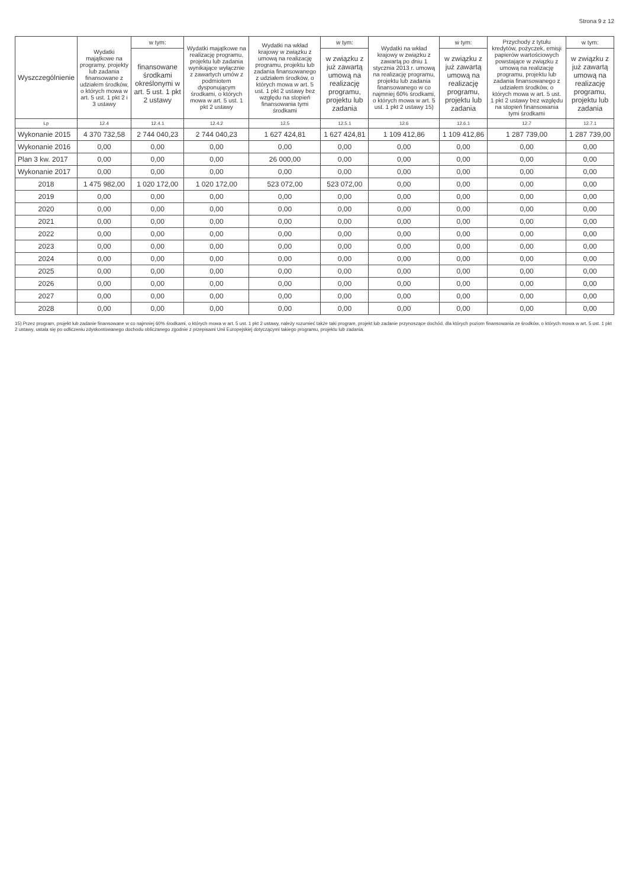Strona 9 z 12
| Wyszczególnienie | Wydatki majątkowe na programy, projekty lub zadania finansowane z udziałem środków, o których mowa w art. 5 ust. 1 pkt 2 i 3 ustawy | w tym: | Wydatki majątkowe na realizację programu, projektu lub zadania wynikające wyłącznie z zawartych umów z podmiotem dysponującym środkami, o których mowa w art. 5 ust. 1 pkt 2 ustawy | Wydatki na wkład krajowy w związku z umową na realizację programu, projektu lub zadania finansowanego z udziałem środków, o których mowa w art. 5 ust. 1 pkt 2 ustawy bez względu na stopień finansowania tymi środkami | w tym: | Wydatki na wkład krajowy w związku z zawartą po dniu 1 stycznia 2013 r. umową na realizację programu, projektu lub zadania finansowanego w co najmniej 60% środkami, o których mowa w art. 5 ust. 1 pkt 2 ustawy 15) | w tym: | Przychody z tytułu kredytów, pożyczek, emisji papierów wartościowych powstające w związku z umową na realizację programu, projektu lub zadania finansowanego z udziałem środków, o których mowa w art. 5 ust. 1 pkt 2 ustawy bez względu na stopień finansowania tymi środkami | w tym: |
| --- | --- | --- | --- | --- | --- | --- | --- | --- | --- |
| | | finansowane środkami określonymi w art. 5 ust. 1 pkt 2 ustawy | | | w związku z już zawartą umową na realizację programu, projektu lub zadania | | w związku z już zawartą umową na realizację programu, projektu lub zadania | | w związku z już zawartą umową na realizację programu, projektu lub zadania |
| Lp | 12.4 | 12.4.1 | 12.4.2 | 12.5 | 12.5.1 | 12.6 | 12.6.1 | 12.7 | 12.7.1 |
| Wykonanie 2015 | 4 370 732,58 | 2 744 040,23 | 2 744 040,23 | 1 627 424,81 | 1 627 424,81 | 1 109 412,86 | 1 109 412,86 | 1 287 739,00 | 1 287 739,00 |
| Wykonanie 2016 | 0,00 | 0,00 | 0,00 | 0,00 | 0,00 | 0,00 | 0,00 | 0,00 | 0,00 |
| Plan 3 kw. 2017 | 0,00 | 0,00 | 0,00 | 26 000,00 | 0,00 | 0,00 | 0,00 | 0,00 | 0,00 |
| Wykonanie 2017 | 0,00 | 0,00 | 0,00 | 0,00 | 0,00 | 0,00 | 0,00 | 0,00 | 0,00 |
| 2018 | 1 475 982,00 | 1 020 172,00 | 1 020 172,00 | 523 072,00 | 523 072,00 | 0,00 | 0,00 | 0,00 | 0,00 |
| 2019 | 0,00 | 0,00 | 0,00 | 0,00 | 0,00 | 0,00 | 0,00 | 0,00 | 0,00 |
| 2020 | 0,00 | 0,00 | 0,00 | 0,00 | 0,00 | 0,00 | 0,00 | 0,00 | 0,00 |
| 2021 | 0,00 | 0,00 | 0,00 | 0,00 | 0,00 | 0,00 | 0,00 | 0,00 | 0,00 |
| 2022 | 0,00 | 0,00 | 0,00 | 0,00 | 0,00 | 0,00 | 0,00 | 0,00 | 0,00 |
| 2023 | 0,00 | 0,00 | 0,00 | 0,00 | 0,00 | 0,00 | 0,00 | 0,00 | 0,00 |
| 2024 | 0,00 | 0,00 | 0,00 | 0,00 | 0,00 | 0,00 | 0,00 | 0,00 | 0,00 |
| 2025 | 0,00 | 0,00 | 0,00 | 0,00 | 0,00 | 0,00 | 0,00 | 0,00 | 0,00 |
| 2026 | 0,00 | 0,00 | 0,00 | 0,00 | 0,00 | 0,00 | 0,00 | 0,00 | 0,00 |
| 2027 | 0,00 | 0,00 | 0,00 | 0,00 | 0,00 | 0,00 | 0,00 | 0,00 | 0,00 |
| 2028 | 0,00 | 0,00 | 0,00 | 0,00 | 0,00 | 0,00 | 0,00 | 0,00 | 0,00 |
15) Przez program, projekt lub zadanie finansowane w co najmniej 60% środkami, o których mowa w art. 5 ust. 1 pkt 2 ustawy, należy rozumieć także taki program, projekt lub zadanie przynoszące dochód, dla których poziom finansowania ze środków, o których mowa w art. 5 ust. 1 pkt 2 ustawy, ustala się po odliczeniu zdyskontowanego dochodu obliczanego zgodnie z przepisami Unii Europejskiej dotyczącymi takiego programu, projektu lub zadania.